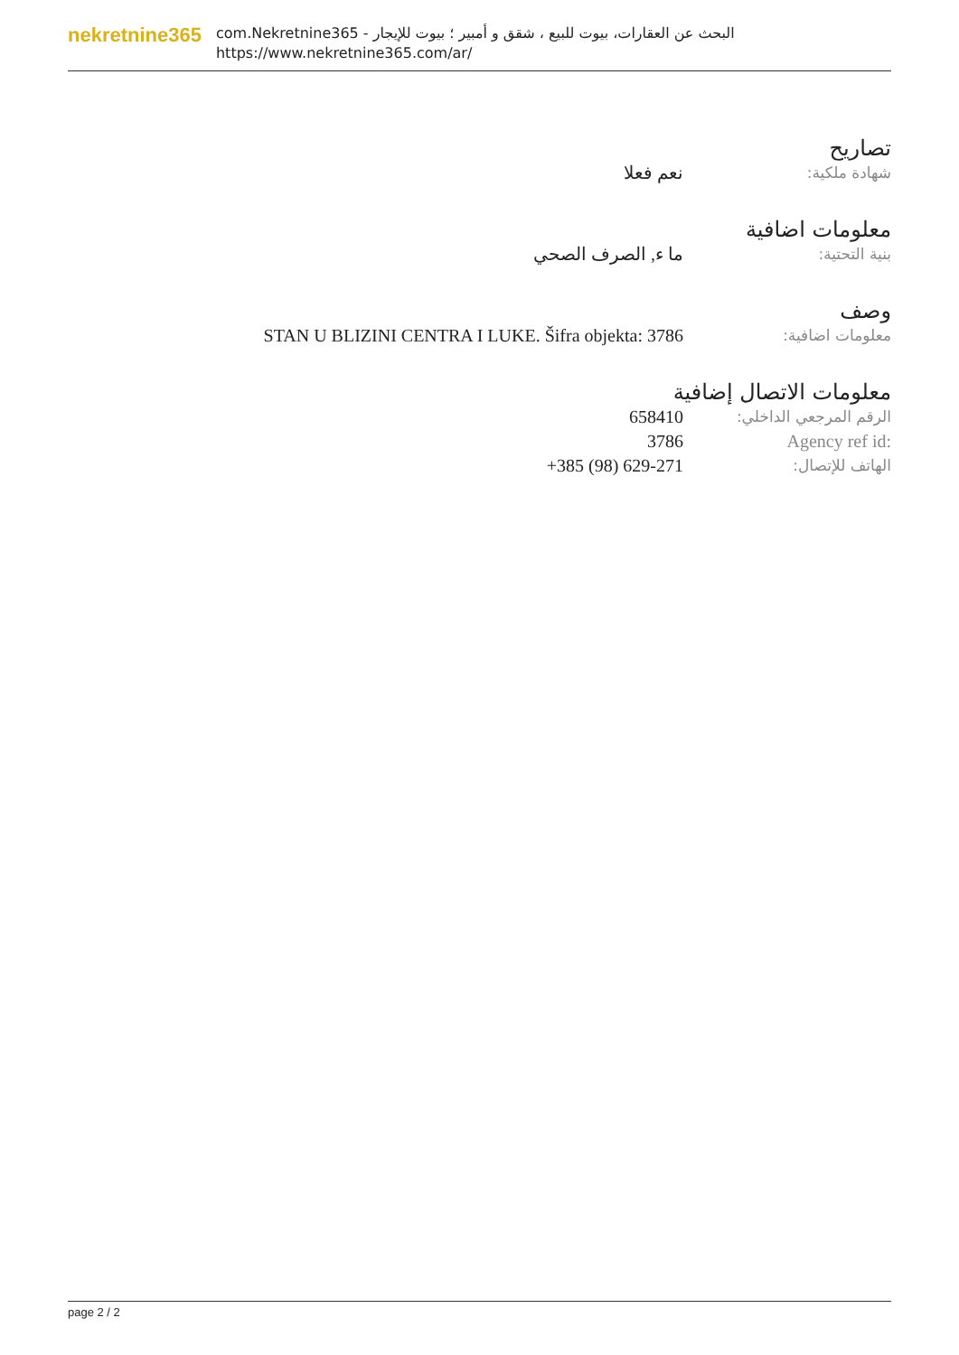nekretnine365
com.Nekretnine365 - البحث عن العقارات، بيوت للبيع ، شقق و أمبير ؛ بيوت للإيجار
https://www.nekretnine365.com/ar/
تصاريح
شهادة ملكية:
نعم فعلا
معلومات اضافية
بنية التحتية:
ما ء, الصرف الصحي
وصف
معلومات اضافية:
STAN U BLIZINI CENTRA I LUKE. Šifra objekta: 3786
معلومات الاتصال إضافية
الرقم المرجعي الداخلي:
658410
Agency ref id: 3786
الهاتف للإتصال:
+385 (98) 629-271
page 2 / 2